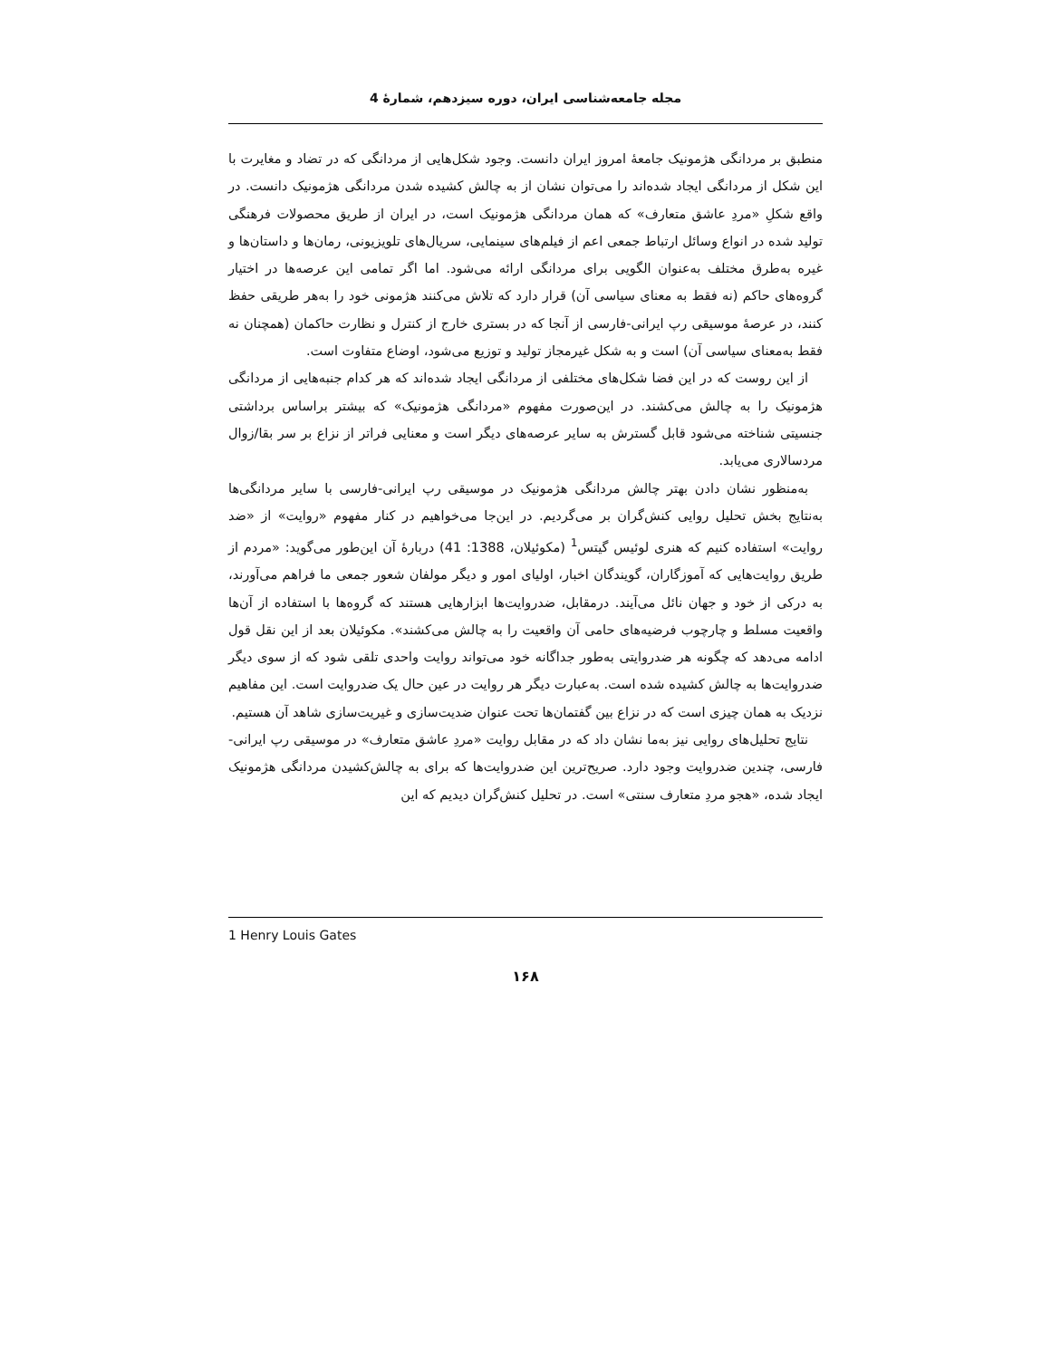مجله جامعه‌شناسی ایران، دوره سیزدهم، شمارهٔ 4
منطبق بر مردانگی هژمونیک جامعهٔ امروز ایران دانست. وجود شکل‌هایی از مردانگی که در تضاد و مغایرت با این شکل از مردانگی ایجاد شده‌اند را می‌توان نشان از به چالش کشیده شدن مردانگی هژمونیک دانست. در واقع شکلِ «مردِ عاشق متعارف» که همان مردانگی هژمونیک است، در ایران از طریق محصولات فرهنگی تولید شده در انواع وسائل ارتباط جمعی اعم از فیلم‌های سینمایی، سریال‌های تلویزیونی، رمان‌ها و داستان‌ها و غیره به‌طرق مختلف به‌عنوان الگویی برای مردانگی ارائه می‌شود. اما اگر تمامی این عرصه‌ها در اختیار گروه‌های حاکم (نه فقط به معنای سیاسی آن) قرار دارد که تلاش می‌کنند هژمونی خود را به‌هر طریقی حفظ کنند، در عرصهٔ موسیقی رپ ایرانی-فارسی از آنجا که در بستری خارج از کنترل و نظارت حاکمان (همچنان نه فقط به‌معنای سیاسی آن) است و به شکل غیرمجاز تولید و توزیع می‌شود، اوضاع متفاوت است.
از این روست که در این فضا شکل‌های مختلفی از مردانگی ایجاد شده‌اند که هر کدام جنبه‌هایی از مردانگی هژمونیک را به چالش می‌کشند. در این‌صورت مفهوم «مردانگی هژمونیک» که بیشتر براساس برداشتی جنسیتی شناخته می‌شود قابل گسترش به سایر عرصه‌های دیگر است و معنایی فراتر از نزاع بر سر بقا/زوال مردسالاری می‌یابد.
به‌منظور نشان دادن بهتر چالش مردانگی هژمونیک در موسیقی رپ ایرانی-فارسی با سایر مردانگی‌ها به‌نتایج بخش تحلیل روایی کنش‌گران بر می‌گردیم. در این‌جا می‌خواهیم در کنار مفهوم «روایت» از «ضد روایت» استفاده کنیم که هنری لوئیس گیتس<sup>1</sup> (مکوئیلان، 1388: 41) دربارهٔ آن این‌طور می‌گوید: «مردم از طریق روایت‌هایی که آموزگاران، گویندگان اخبار، اولیای امور و دیگر مولفان شعور جمعی ما فراهم می‌آورند، به درکی از خود و جهان نائل می‌آیند. درمقابل، ضدروایت‌ها ابزارهایی هستند که گروه‌ها با استفاده از آن‌ها واقعیت مسلط و چارچوب فرضیه‌های حامی آن واقعیت را به چالش می‌کشند». مکوئیلان بعد از این نقل قول ادامه می‌دهد که چگونه هر ضدروایتی به‌طور جداگانه خود می‌تواند روایت واحدی تلقی شود که از سوی دیگر ضدروایت‌ها به چالش کشیده شده است. به‌عبارت دیگر هر روایت در عین حال یک ضدروایت است. این مفاهیم نزدیک به همان چیزی است که در نزاع بین گفتمان‌ها تحت عنوان ضدیت‌سازی و غیریت‌سازی شاهد آن هستیم.
نتایج تحلیل‌های روایی نیز به‌ما نشان داد که در مقابل روایت «مردِ عاشق متعارف» در موسیقی رپ ایرانی-فارسی، چندین ضدروایت وجود دارد. صریح‌ترین این ضدروایت‌ها که برای به چالش‌کشیدن مردانگی هژمونیک ایجاد شده، «هجو مردِ متعارف سنتی» است. در تحلیل کنش‌گران دیدیم که این
1 Henry Louis Gates
۱۶۸